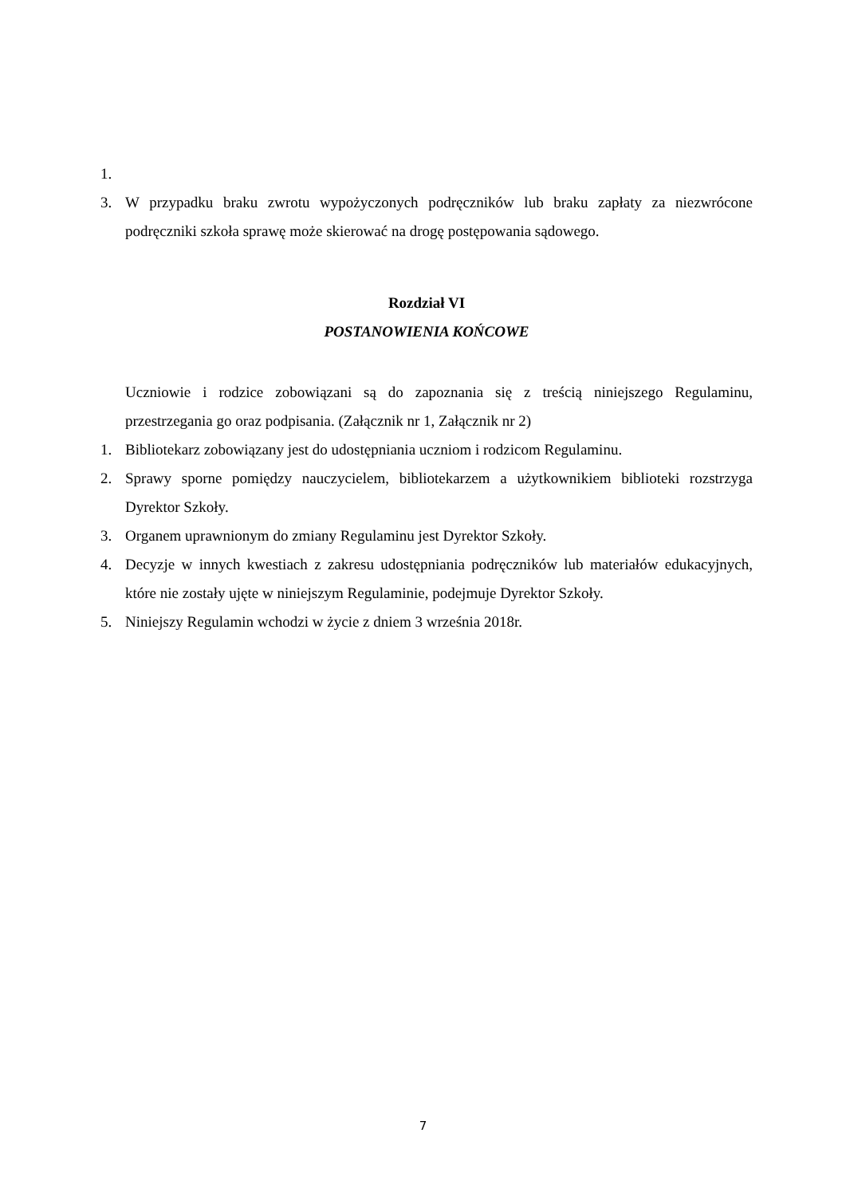1.
3. W przypadku braku zwrotu wypożyczonych podręczników lub braku zapłaty za niezwrócone podręczniki szkoła sprawę może skierować na drogę postępowania sądowego.
Rozdział VI
POSTANOWIENIA KOŃCOWE
Uczniowie i rodzice zobowiązani są do zapoznania się z treścią niniejszego Regulaminu, przestrzegania go oraz podpisania. (Załącznik nr 1, Załącznik nr 2)
1. Bibliotekarz zobowiązany jest do udostępniania uczniom i rodzicom Regulaminu.
2. Sprawy sporne pomiędzy nauczycielem, bibliotekarzem a użytkownikiem biblioteki rozstrzyga Dyrektor Szkoły.
3. Organem uprawnionym do zmiany Regulaminu jest Dyrektor Szkoły.
4. Decyzje w innych kwestiach z zakresu udostępniania podręczników lub materiałów edukacyjnych, które nie zostały ujęte w niniejszym Regulaminie, podejmuje Dyrektor Szkoły.
5. Niniejszy Regulamin wchodzi w życie z dniem 3 września 2018r.
7